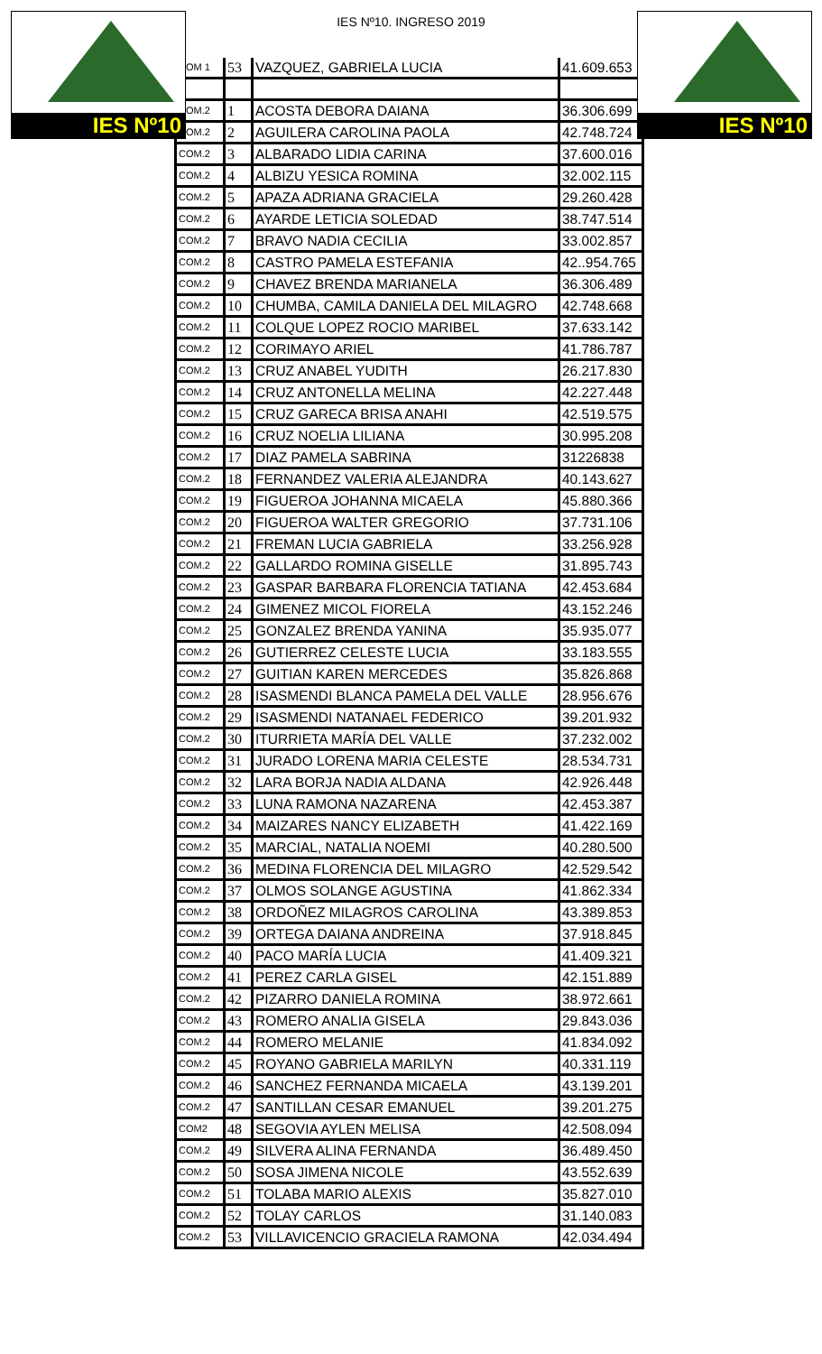IES Nº10 IES Nº10
IES Nº10. INGRESO 2019
| COM 1 | 53 | VAZQUEZ, GABRIELA LUCIA | 41.609.653 |
| COM.2 | 1 | ACOSTA DEBORA DAIANA | 36.306.699 |
| COM.2 | 2 | AGUILERA CAROLINA PAOLA | 42.748.724 |
| COM.2 | 3 | ALBARADO LIDIA CARINA | 37.600.016 |
| COM.2 | 4 | ALBIZU YESICA ROMINA | 32.002.115 |
| COM.2 | 5 | APAZA ADRIANA GRACIELA | 29.260.428 |
| COM.2 | 6 | AYARDE LETICIA SOLEDAD | 38.747.514 |
| COM.2 | 7 | BRAVO NADIA CECILIA | 33.002.857 |
| COM.2 | 8 | CASTRO PAMELA ESTEFANIA | 42..954.765 |
| COM.2 | 9 | CHAVEZ BRENDA MARIANELA | 36.306.489 |
| COM.2 | 10 | CHUMBA, CAMILA DANIELA DEL MILAGRO | 42.748.668 |
| COM.2 | 11 | COLQUE LOPEZ ROCIO MARIBEL | 37.633.142 |
| COM.2 | 12 | CORIMAYO ARIEL | 41.786.787 |
| COM.2 | 13 | CRUZ ANABEL YUDITH | 26.217.830 |
| COM.2 | 14 | CRUZ ANTONELLA MELINA | 42.227.448 |
| COM.2 | 15 | CRUZ GARECA BRISA ANAHI | 42.519.575 |
| COM.2 | 16 | CRUZ NOELIA LILIANA | 30.995.208 |
| COM.2 | 17 | DIAZ PAMELA SABRINA | 31226838 |
| COM.2 | 18 | FERNANDEZ VALERIA ALEJANDRA | 40.143.627 |
| COM.2 | 19 | FIGUEROA JOHANNA MICAELA | 45.880.366 |
| COM.2 | 20 | FIGUEROA WALTER GREGORIO | 37.731.106 |
| COM.2 | 21 | FREMAN LUCIA GABRIELA | 33.256.928 |
| COM.2 | 22 | GALLARDO ROMINA GISELLE | 31.895.743 |
| COM.2 | 23 | GASPAR BARBARA FLORENCIA TATIANA | 42.453.684 |
| COM.2 | 24 | GIMENEZ MICOL FIORELA | 43.152.246 |
| COM.2 | 25 | GONZALEZ BRENDA YANINA | 35.935.077 |
| COM.2 | 26 | GUTIERREZ CELESTE LUCIA | 33.183.555 |
| COM.2 | 27 | GUITIAN KAREN MERCEDES | 35.826.868 |
| COM.2 | 28 | ISASMENDI BLANCA PAMELA DEL VALLE | 28.956.676 |
| COM.2 | 29 | ISASMENDI NATANAEL FEDERICO | 39.201.932 |
| COM.2 | 30 | ITURRIETA MARÍA DEL VALLE | 37.232.002 |
| COM.2 | 31 | JURADO LORENA MARIA CELESTE | 28.534.731 |
| COM.2 | 32 | LARA BORJA NADIA ALDANA | 42.926.448 |
| COM.2 | 33 | LUNA RAMONA NAZARENA | 42.453.387 |
| COM.2 | 34 | MAIZARES NANCY ELIZABETH | 41.422.169 |
| COM.2 | 35 | MARCIAL, NATALIA NOEMI | 40.280.500 |
| COM.2 | 36 | MEDINA FLORENCIA DEL MILAGRO | 42.529.542 |
| COM.2 | 37 | OLMOS SOLANGE AGUSTINA | 41.862.334 |
| COM.2 | 38 | ORDOÑEZ MILAGROS CAROLINA | 43.389.853 |
| COM.2 | 39 | ORTEGA DAIANA ANDREINA | 37.918.845 |
| COM.2 | 40 | PACO MARÍA LUCIA | 41.409.321 |
| COM.2 | 41 | PEREZ CARLA GISEL | 42.151.889 |
| COM.2 | 42 | PIZARRO DANIELA ROMINA | 38.972.661 |
| COM.2 | 43 | ROMERO ANALIA GISELA | 29.843.036 |
| COM.2 | 44 | ROMERO MELANIE | 41.834.092 |
| COM.2 | 45 | ROYANO GABRIELA MARILYN | 40.331.119 |
| COM.2 | 46 | SANCHEZ FERNANDA MICAELA | 43.139.201 |
| COM.2 | 47 | SANTILLAN CESAR EMANUEL | 39.201.275 |
| COM2 | 48 | SEGOVIA AYLEN MELISA | 42.508.094 |
| COM.2 | 49 | SILVERA ALINA FERNANDA | 36.489.450 |
| COM.2 | 50 | SOSA JIMENA NICOLE | 43.552.639 |
| COM.2 | 51 | TOLABA MARIO ALEXIS | 35.827.010 |
| COM.2 | 52 | TOLAY CARLOS | 31.140.083 |
| COM.2 | 53 | VILLAVICENCIO GRACIELA RAMONA | 42.034.494 |